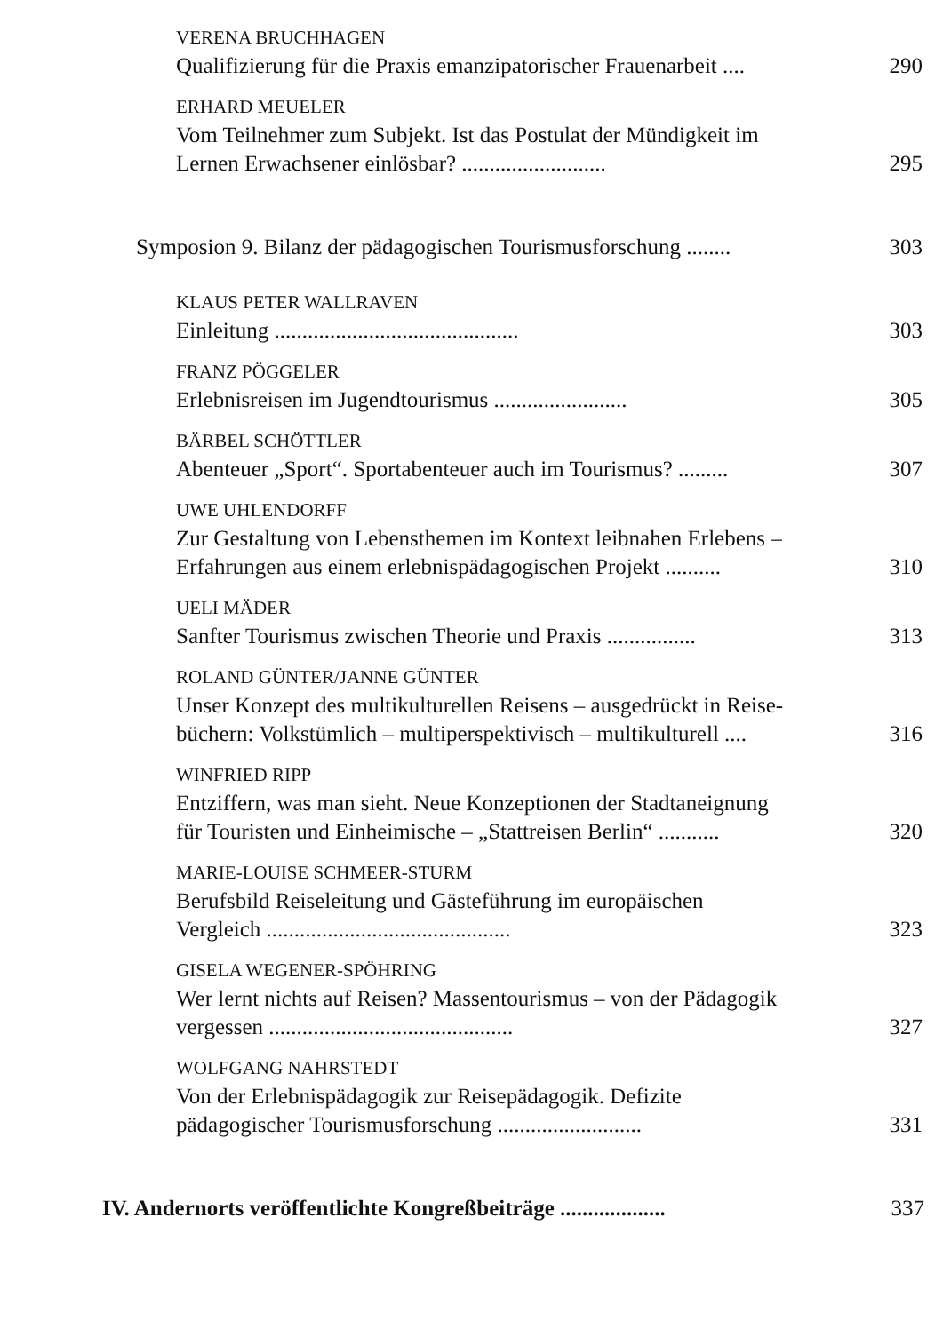VERENA BRUCHHAGEN
Qualifizierung für die Praxis emanzipatorischer Frauenarbeit .... 290
ERHARD MEUELER
Vom Teilnehmer zum Subjekt. Ist das Postulat der Mündigkeit im
Lernen Erwachsener einlösbar? .......................... 295
Symposion 9. Bilanz der pädagogischen Tourismusforschung ........ 303
KLAUS PETER WALLRAVEN
Einleitung ............................................ 303
FRANZ PÖGGELER
Erlebnisreisen im Jugendtourismus ........................ 305
BÄRBEL SCHÖTTLER
Abenteuer „Sport“. Sportabenteuer auch im Tourismus? ......... 307
UWE UHLENDORFF
Zur Gestaltung von Lebensthemen im Kontext leibnahen Erlebens –
Erfahrungen aus einem erlebnispädagogischen Projekt .......... 310
UELI MÄDER
Sanfter Tourismus zwischen Theorie und Praxis ................ 313
ROLAND GÜNTER/JANNE GÜNTER
Unser Konzept des multikulturellen Reisens – ausgedrückt in Reise-
büchern: Volkstümlich – multiperspektivisch – multikulturell .... 316
WINFRIED RIPP
Entziffern, was man sieht. Neue Konzeptionen der Stadtaneignung
für Touristen und Einheimische – „Stattreisen Berlin“ ........... 320
MARIE-LOUISE SCHMEER-STURM
Berufsbild Reiseleitung und Gästeführung im europäischen
Vergleich ............................................ 323
GISELA WEGENER-SPÖHRING
Wer lernt nichts auf Reisen? Massentourismus – von der Pädagogik
vergessen ............................................ 327
WOLFGANG NAHRSTEDT
Von der Erlebnispädagogik zur Reisepädagogik. Defizite
pädagogischer Tourismusforschung .......................... 331
IV. Andernorts veröffentlichte Kongreßbeiträge ................... 337